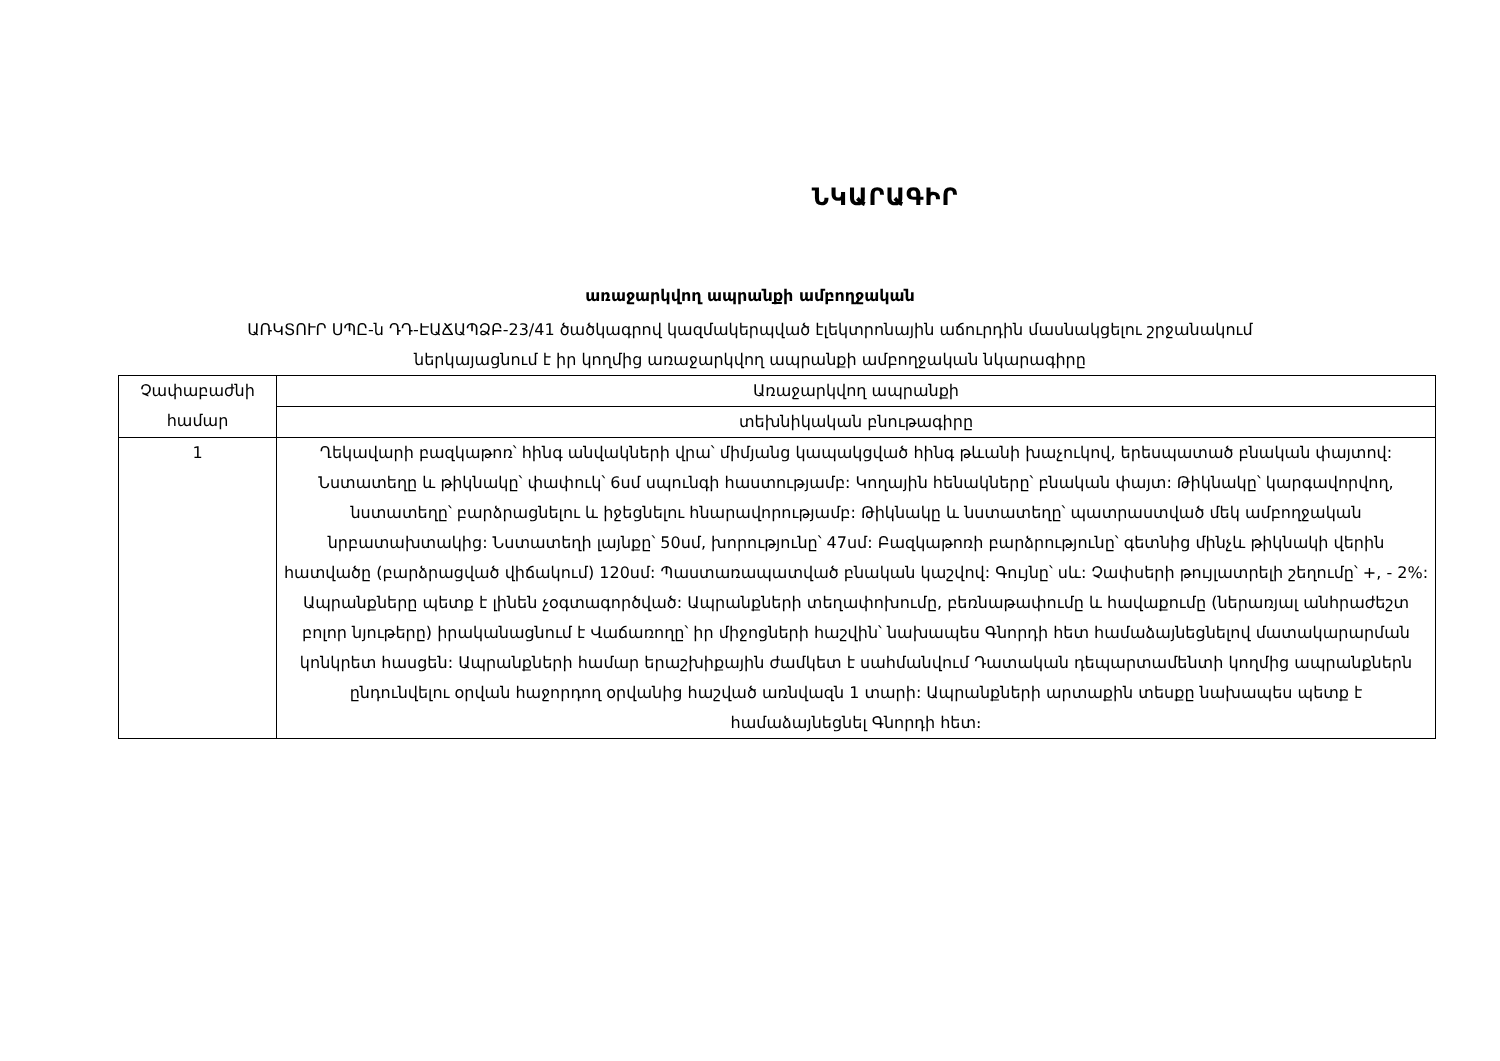ՆԿԱՐԱԳԻՐ
առաջարկվող ապրանքի ամբողջական
ԱՌԿՏՈՒՐ ՍՊԸ-ն ԴԴ-ԷԱՃԱՊՁԲ-23/41 ծածկագրով կազմակերպված էլեկտրոնային աճուրդին մասնակցելու շրջանակում
ներկայացնում է իր կողմից առաջարկվող ապրանքի ամբողջական նկարագիրը
| Չափաբաժնի համար | Առաջարկվող ապրանքի |
| | տեխնիկական բնութագիրը |
| 1 | Ղեկավարի բազկաթոռ՝ հինգ անվակների վրա՝ միմյանց կապակցված հինգ թևանի խաչուկով, երեսպատած բնական փայտով: Նստատեղը և թիկնակը՝ փափուկ՝ 6սմ սպունգի հաստությամբ: Կողային հենակները՝ բնական փայտ: Թիկնակը՝ կարգավորվող, նստատեղը՝ բարձրացնելու և իջեցնելու հնարավորությամբ: Թիկնակը և նստատեղը՝ պատրաստված մեկ ամբողջական նրբատախտակից: Նստատեղի լայնքը՝ 50սմ, խորությունը՝ 47սմ: Բազկաթոռի բարձրությունը՝ գետնից մինչև թիկնակի վերին հատվածը (բարձրացված վիճակում) 120սմ: Պաստառապատված բնական կաշվով: Գույնը՝ սև: Չափսերի թույլատրելի շեղումը՝ +, - 2%: Ապրանքները պետք է լինեն չօգտագործված: Ապրանքների տեղափոխումը, բեռնաթափումը և հավաքումը (ներառյալ անհրաժեշտ բոլոր նյութերը) իրականացնում է Վաճառողը՝ իր միջոցների հաշվին՝ նախապես Գնորդի հետ համաձայնեցնելով մատակարարման կոնկրետ հասցեն: Ապրանքների համար երաշխիքային ժամկետ է սահմանվում Դատական դեպարտամենտի կողմից ապրանքներն ընդունվելու օրվան հաջորդող օրվանից հաշված առնվազն 1 տարի: Ապրանքների արտաքին տեսքը նախապես պետք է համաձայնեցնել Գնորդի հետ։ |